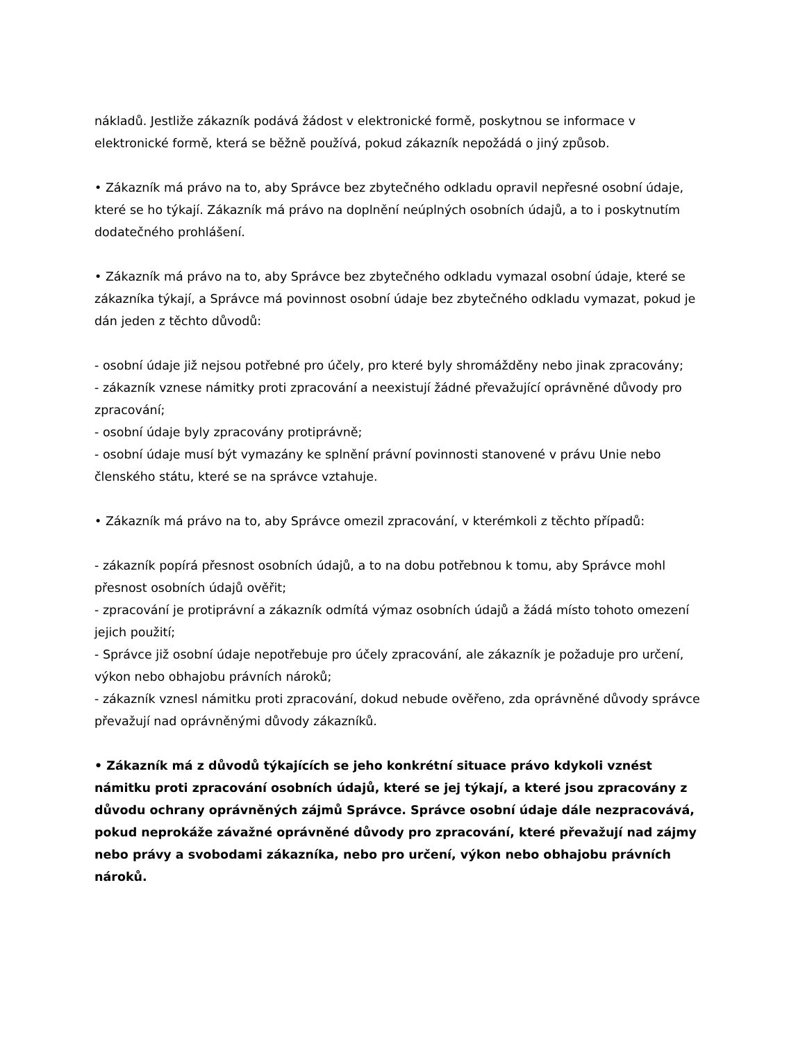nákladů. Jestliže zákazník podává žádost v elektronické formě, poskytnou se informace v elektronické formě, která se běžně používá, pokud zákazník nepožádá o jiný způsob.
• Zákazník má právo na to, aby Správce bez zbytečného odkladu opravil nepřesné osobní údaje, které se ho týkají. Zákazník má právo na doplnění neúplných osobních údajů, a to i poskytnutím dodatečného prohlášení.
• Zákazník má právo na to, aby Správce bez zbytečného odkladu vymazal osobní údaje, které se zákazníka týkají, a Správce má povinnost osobní údaje bez zbytečného odkladu vymazat, pokud je dán jeden z těchto důvodů:
- osobní údaje již nejsou potřebné pro účely, pro které byly shromážděny nebo jinak zpracovány;
- zákazník vznese námitky proti zpracování a neexistují žádné převažující oprávněné důvody pro zpracování;
- osobní údaje byly zpracovány protiprávně;
- osobní údaje musí být vymazány ke splnění právní povinnosti stanovené v právu Unie nebo členského státu, které se na správce vztahuje.
• Zákazník má právo na to, aby Správce omezil zpracování, v kterémkoli z těchto případů:
- zákazník popírá přesnost osobních údajů, a to na dobu potřebnou k tomu, aby Správce mohl přesnost osobních údajů ověřit;
- zpracování je protiprávní a zákazník odmítá výmaz osobních údajů a žádá místo tohoto omezení jejich použití;
- Správce již osobní údaje nepotřebuje pro účely zpracování, ale zákazník je požaduje pro určení, výkon nebo obhajobu právních nároků;
- zákazník vznesl námitku proti zpracování, dokud nebude ověřeno, zda oprávněné důvody správce převažují nad oprávněnými důvody zákazníků.
• Zákazník má z důvodů týkajících se jeho konkrétní situace právo kdykoli vznést námitku proti zpracování osobních údajů, které se jej týkají, a které jsou zpracovány z důvodu ochrany oprávněných zájmů Správce. Správce osobní údaje dále nezpracovává, pokud neprokáže závažné oprávněné důvody pro zpracování, které převažují nad zájmy nebo právy a svobodami zákazníka, nebo pro určení, výkon nebo obhajobu právních nároků.